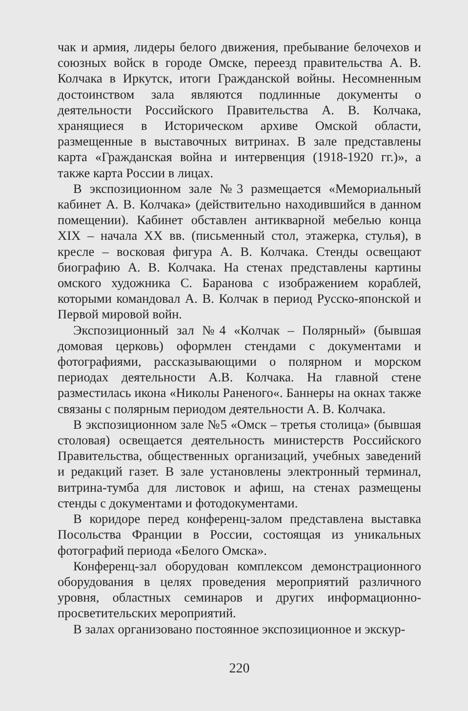чак и армия, лидеры белого движения, пребывание белочехов и союзных войск в городе Омске, переезд правительства А. В. Колчака в Иркутск, итоги Гражданской войны. Несомненным достоинством зала являются подлинные документы о деятельности Российского Правительства А. В. Колчака, хранящиеся в Историческом архиве Омской области, размещенные в выставочных витринах. В зале представлены карта «Гражданская война и интервенция (1918-1920 гг.)», а также карта России в лицах.
В экспозиционном зале №3 размещается «Мемориальный кабинет А. В. Колчака» (действительно находившийся в данном помещении). Кабинет обставлен антикварной мебелью конца XIX – начала XX вв. (письменный стол, этажерка, стулья), в кресле – восковая фигура А. В. Колчака. Стенды освещают биографию А. В. Колчака. На стенах представлены картины омского художника С. Баранова с изображением кораблей, которыми командовал А. В. Колчак в период Русско-японской и Первой мировой войн.
Экспозиционный зал №4 «Колчак – Полярный» (бывшая домовая церковь) оформлен стендами с документами и фотографиями, рассказывающими о полярном и морском периодах деятельности А.В. Колчака. На главной стене разместилась икона «Николы Раненого«. Баннеры на окнах также связаны с полярным периодом деятельности А. В. Колчака.
В экспозиционном зале №5 «Омск – третья столица» (бывшая столовая) освещается деятельность министерств Российского Правительства, общественных организаций, учебных заведений и редакций газет. В зале установлены электронный терминал, витрина-тумба для листовок и афиш, на стенах размещены стенды с документами и фотодокументами.
В коридоре перед конференц-залом представлена выставка Посольства Франции в России, состоящая из уникальных фотографий периода «Белого Омска».
Конференц-зал оборудован комплексом демонстрационного оборудования в целях проведения мероприятий различного уровня, областных семинаров и других информационно-просветительских мероприятий.
В залах организовано постоянное экспозиционное и экскур-
220